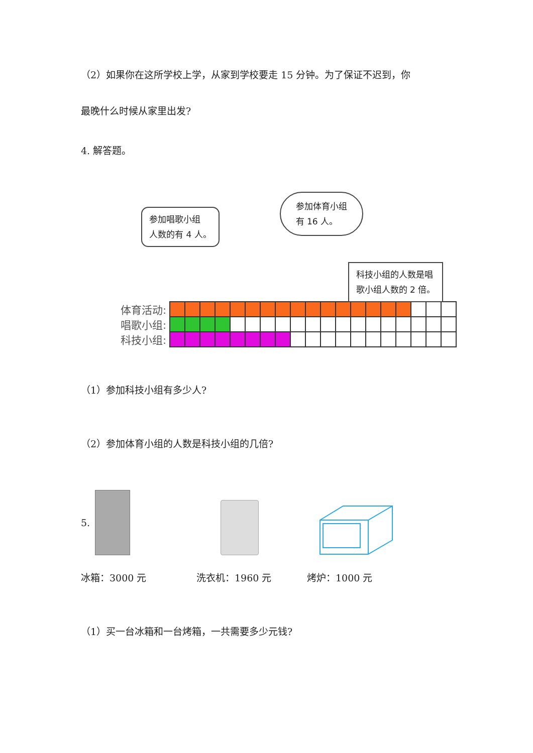（2）如果你在这所学校上学，从家到学校要走 15 分钟。为了保证不迟到，你
最晚什么时候从家里出发?
4. 解答题。
参加唱歌小组
人数的有 4 人。
参加体育小组
有 16 人。
科技小组的人数是唱
歌小组人数的 2 倍。
| 体育活动: | | | | | | | | | | | | | | | | | | | |
| 唱歌小组: | | | | | | | | | | | | | | | | | | | |
| 科技小组: | | | | | | | | | | | | | | | | | | | |
（1）参加科技小组有多少人?
（2）参加体育小组的人数是科技小组的几倍?
5.
冰箱：3000 元 洗衣机：1960 元 烤炉：1000 元
（1）买一台冰箱和一台烤箱，一共需要多少元钱?